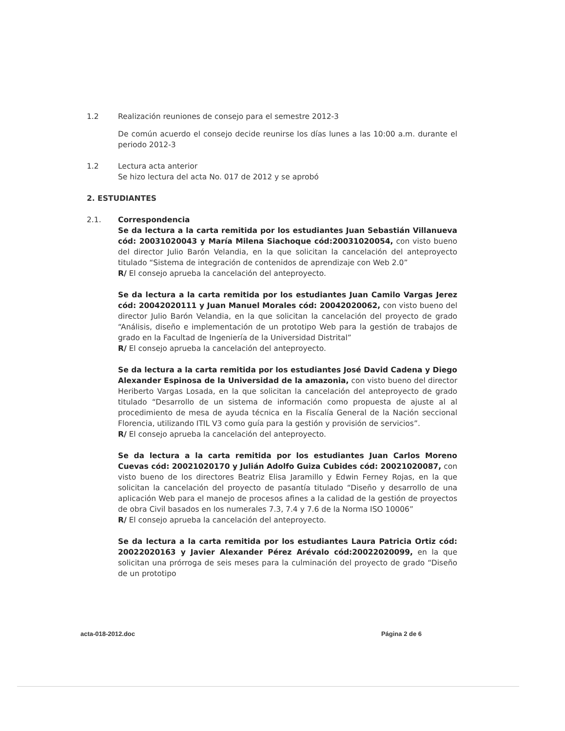1.2 Realización reuniones de consejo para el semestre 2012-3
De común acuerdo el consejo decide reunirse los días lunes a las 10:00 a.m. durante el periodo 2012-3
1.2 Lectura acta anterior
Se hizo lectura del acta No. 017 de 2012 y se aprobó
2. ESTUDIANTES
2.1. Correspondencia
Se da lectura a la carta remitida por los estudiantes Juan Sebastián Villanueva cód: 20031020043 y María Milena Siachoque cód:20031020054, con visto bueno del director Julio Barón Velandia, en la que solicitan la cancelación del anteproyecto titulado “Sistema de integración de contenidos de aprendizaje con Web 2.0”
R/ El consejo aprueba la cancelación del anteproyecto.
Se da lectura a la carta remitida por los estudiantes Juan Camilo Vargas Jerez cód: 20042020111 y Juan Manuel Morales cód: 20042020062, con visto bueno del director Julio Barón Velandia, en la que solicitan la cancelación del proyecto de grado “Análisis, diseño e implementación de un prototipo Web para la gestión de trabajos de grado en la Facultad de Ingeniería de la Universidad Distrital”
R/ El consejo aprueba la cancelación del anteproyecto.
Se da lectura a la carta remitida por los estudiantes José David Cadena y Diego Alexander Espinosa de la Universidad de la amazonia, con visto bueno del director Heriberto Vargas Losada, en la que solicitan la cancelación del anteproyecto de grado titulado “Desarrollo de un sistema de información como propuesta de ajuste al al procedimiento de mesa de ayuda técnica en la Fiscalía General de la Nación seccional Florencia, utilizando ITIL V3 como guía para la gestión y provisión de servicios”.
R/ El consejo aprueba la cancelación del anteproyecto.
Se da lectura a la carta remitida por los estudiantes Juan Carlos Moreno Cuevas cód: 20021020170 y Julián Adolfo Guiza Cubides cód: 20021020087, con visto bueno de los directores Beatriz Elisa Jaramillo y Edwin Ferney Rojas, en la que solicitan la cancelación del proyecto de pasantía titulado “Diseño y desarrollo de una aplicación Web para el manejo de procesos afines a la calidad de la gestión de proyectos de obra Civil basados en los numerales 7.3, 7.4 y 7.6 de la Norma ISO 10006”
R/ El consejo aprueba la cancelación del anteproyecto.
Se da lectura a la carta remitida por los estudiantes Laura Patricia Ortiz cód: 20022020163 y Javier Alexander Pérez Arévalo cód:20022020099, en la que solicitan una prórroga de seis meses para la culminación del proyecto de grado “Diseño de un prototipo
acta-018-2012.doc Página 2 de 6